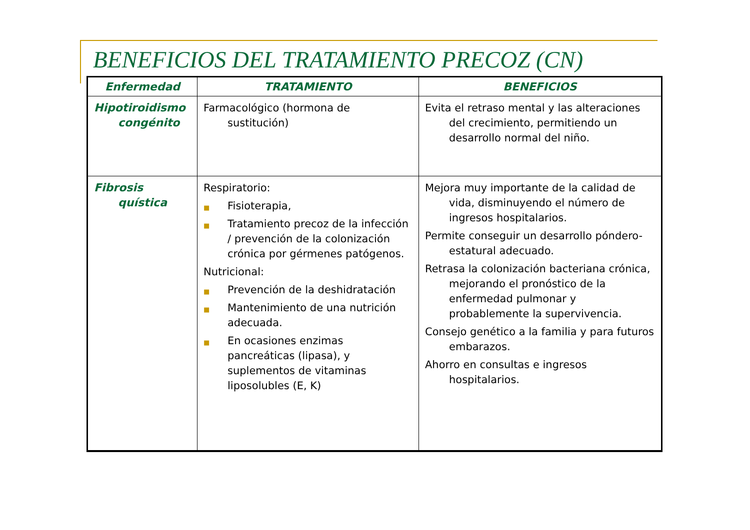BENEFICIOS DEL TRATAMIENTO PRECOZ (CN)
| Enfermedad | TRATAMIENTO | BENEFICIOS |
| --- | --- | --- |
| Hipotiroidismo congénito | Farmacológico (hormona de sustitución) | Evita el retraso mental y las alteraciones del crecimiento, permitiendo un desarrollo normal del niño. |
| Fibrosis quística | Respiratorio: ■ Fisioterapia, ■ Tratamiento precoz de la infección / prevención de la colonización crónica por gérmenes patógenos. Nutricional: ■ Prevención de la deshidratación ■ Mantenimiento de una nutrición adecuada. ■ En ocasiones enzimas pancreáticas (lipasa), y suplementos de vitaminas liposolubles (E, K) | Mejora muy importante de la calidad de vida, disminuyendo el número de ingresos hospitalarios. Permite conseguir un desarrollo póndero-estatural adecuado. Retrasa la colonización bacteriana crónica, mejorando el pronóstico de la enfermedad pulmonar y probablemente la supervivencia. Consejo genético a la familia y para futuros embarazos. Ahorro en consultas e ingresos hospitalarios. |